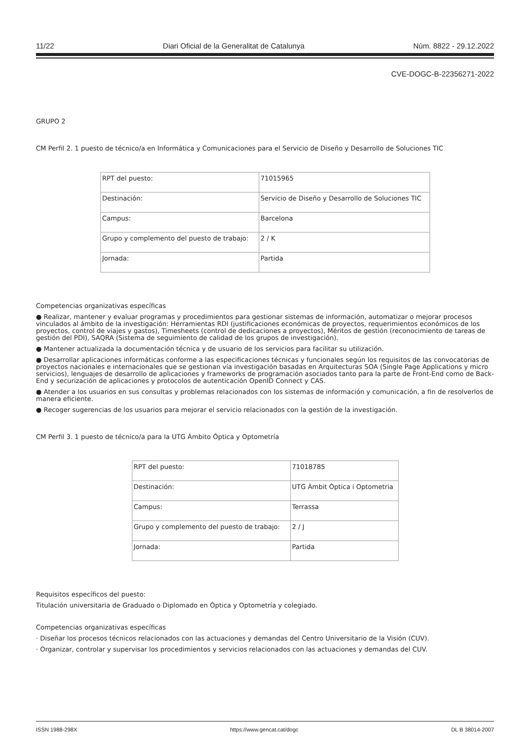11/22 Diari Oficial de la Generalitat de Catalunya Núm. 8822 - 29.12.2022
CVE-DOGC-B-22356271-2022
GRUPO 2
CM Perfil 2. 1 puesto de técnico/a en Informática y Comunicaciones para el Servicio de Diseño y Desarrollo de Soluciones TIC
| RPT del puesto: | 71015965 |
| Destinación: | Servicio de Diseño y Desarrollo de Soluciones TIC |
| Campus: | Barcelona |
| Grupo y complemento del puesto de trabajo: | 2 / K |
| Jornada: | Partida |
Competencias organizativas específicas
● Realizar, mantener y evaluar programas y procedimientos para gestionar sistemas de información, automatizar o mejorar procesos vinculados al ámbito de la investigación: Herramientas RDI (justificaciones económicas de proyectos, requerimientos económicos de los proyectos, control de viajes y gastos), Timesheets (control de dedicaciones a proyectos), Méritos de gestión (reconocimiento de tareas de gestión del PDI), SAQRA (Sistema de seguimiento de calidad de los grupos de investigación).
● Mantener actualizada la documentación técnica y de usuario de los servicios para facilitar su utilización.
● Desarrollar aplicaciones informáticas conforme a las especificaciones técnicas y funcionales según los requisitos de las convocatorias de proyectos nacionales e internacionales que se gestionan vía investigación basadas en Arquitecturas SOA (Single Page Applications y micro servicios), lenguajes de desarrollo de aplicaciones y frameworks de programación asociados tanto para la parte de Front-End como de Back-End y securización de aplicaciones y protocolos de autenticación OpenID Connect y CAS.
● Atender a los usuarios en sus consultas y problemas relacionados con los sistemas de información y comunicación, a fin de resolverlos de manera eficiente.
● Recoger sugerencias de los usuarios para mejorar el servicio relacionados con la gestión de la investigación.
CM Perfil 3. 1 puesto de técnico/a para la UTG Ámbito Óptica y Optometría
| RPT del puesto: | 71018785 |
| Destinación: | UTG Àmbit Òptica i Optometria |
| Campus: | Terrassa |
| Grupo y complemento del puesto de trabajo: | 2 / J |
| Jornada: | Partida |
Requisitos específicos del puesto:
Titulación universitaria de Graduado o Diplomado en Óptica y Optometría y colegiado.
Competencias organizativas específicas
· Diseñar los procesos técnicos relacionados con las actuaciones y demandas del Centro Universitario de la Visión (CUV).
· Organizar, controlar y supervisar los procedimientos y servicios relacionados con las actuaciones y demandas del CUV.
ISSN 1988-298X https://www.gencat.cat/dogc DL B 38014-2007